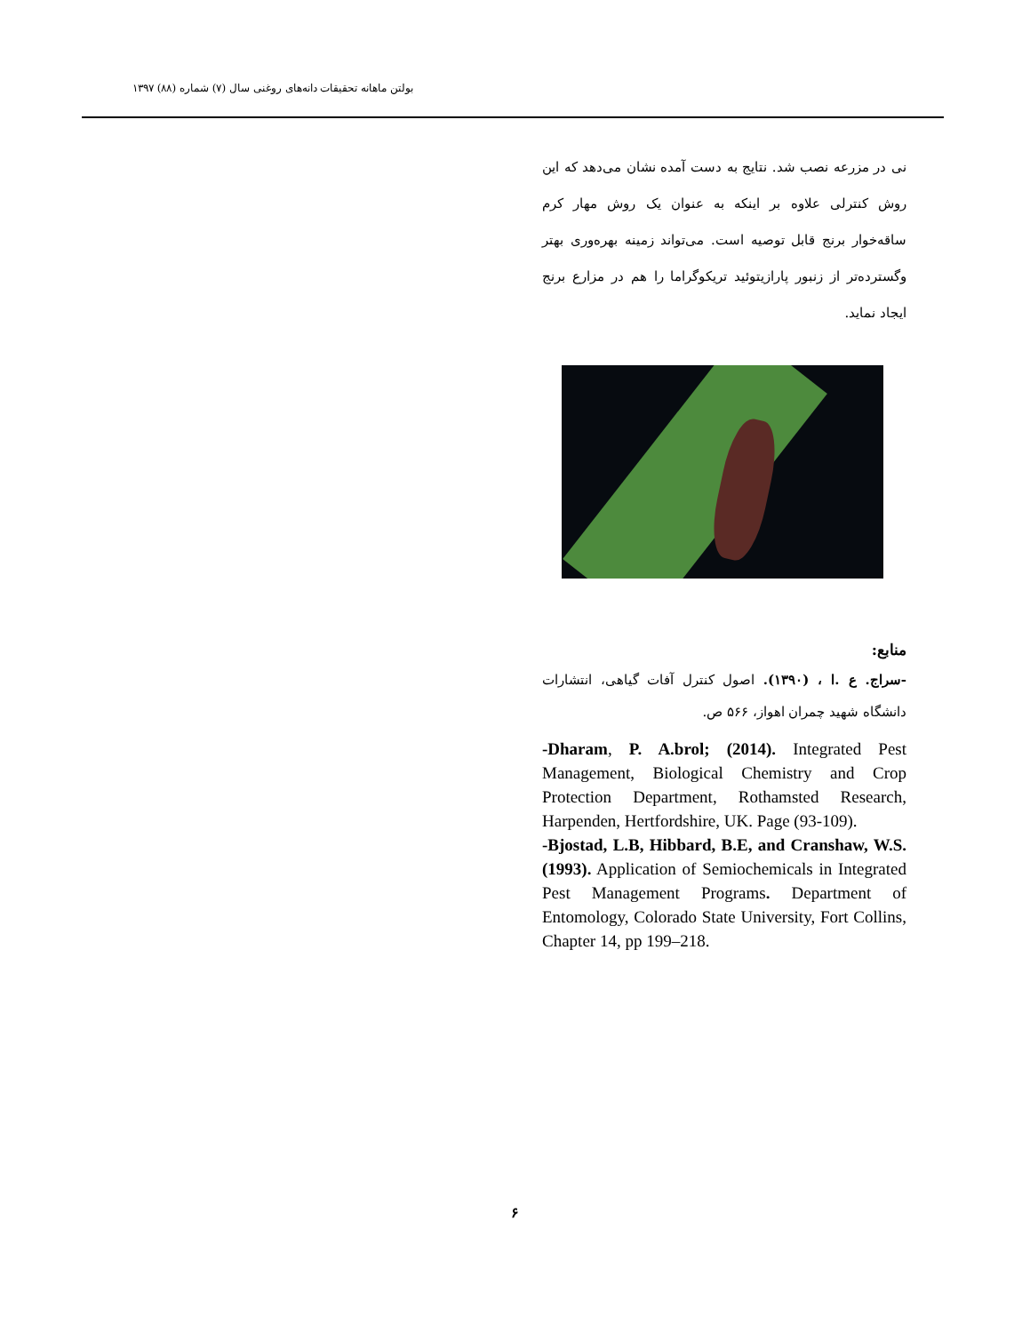بولتن ماهانه تحقیقات دانه‌های روغنی سال (۷) شماره (۸۸) ۱۳۹۷
نی در مزرعه نصب شد. نتایج به دست آمده نشان می‌دهد که این روش کنترلی علاوه بر اینکه به عنوان یک روش مهار کرم ساقه‌خوار برنج قابل توصیه است. می‌تواند زمینه بهره‌وری بهتر وگسترده‌تر از زنبور پارازیتوئید تریکوگراما را هم در مزارع برنج ایجاد نماید.
منابع:
-سراج. ع .ا ، (۱۳۹۰). اصول کنترل آفات گیاهی، انتشارات دانشگاه شهید چمران اهواز، ۵۶۶ ص.
-Dharam, P. A.brol; (2014). Integrated Pest Management, Biological Chemistry and Crop Protection Department, Rothamsted Research, Harpenden, Hertfordshire, UK. Page (93-109).
-Bjostad, L.B, Hibbard, B.E, and Cranshaw, W.S. (1993). Application of Semiochemicals in Integrated Pest Management Programs. Department of Entomology, Colorado State University, Fort Collins, Chapter 14, pp 199–218.
۶